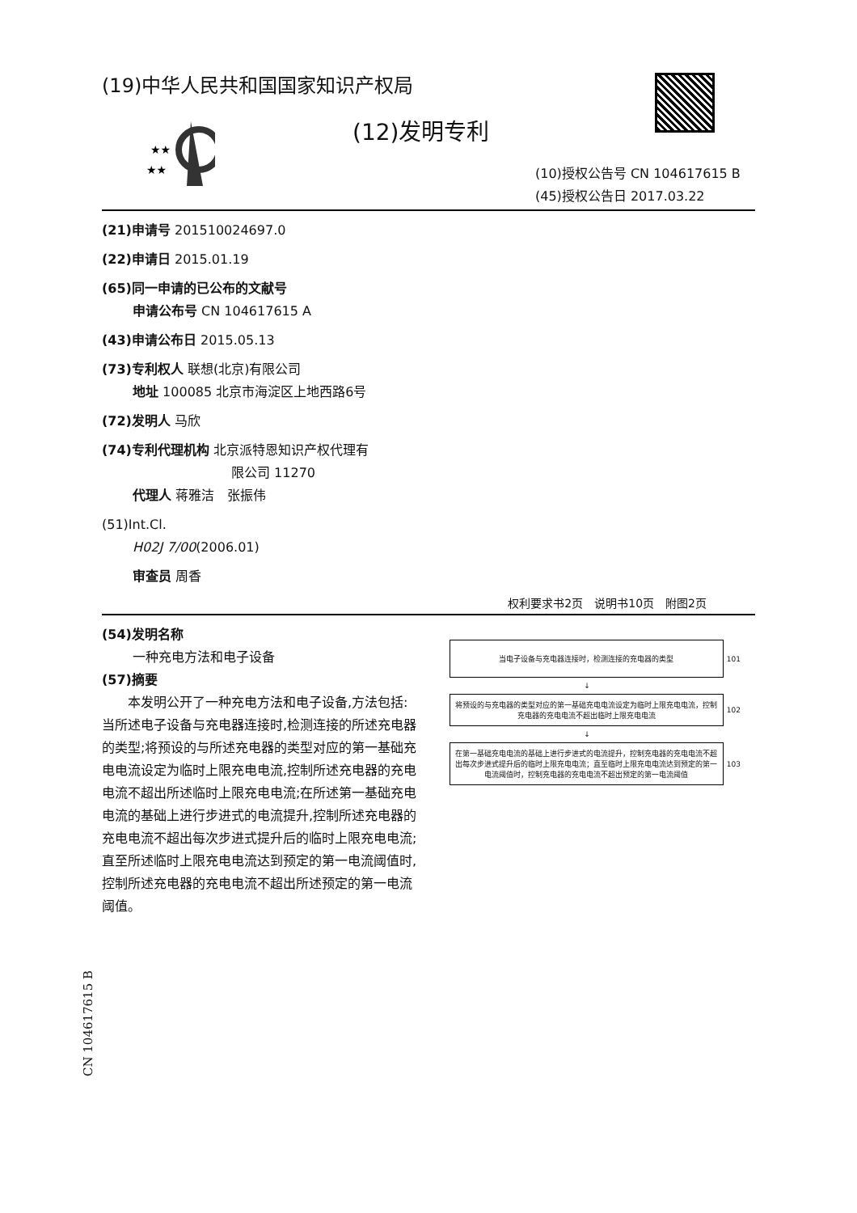(19)中华人民共和国国家知识产权局
★★
★★
(12)发明专利
(10)授权公告号 CN 104617615 B
(45)授权公告日 2017.03.22
(21)申请号 201510024697.0
(22)申请日 2015.01.19
(65)同一申请的已公布的文献号
申请公布号 CN 104617615 A
(43)申请公布日 2015.05.13
(73)专利权人 联想(北京)有限公司
地址 100085 北京市海淀区上地西路6号
(72)发明人 马欣
(74)专利代理机构 北京派特恩知识产权代理有
限公司 11270
代理人 蒋雅洁　张振伟
(51)Int.Cl.
H02J 7/00(2006.01)
审查员 周香
权利要求书2页　说明书10页　附图2页
(54)发明名称
一种充电方法和电子设备
(57)摘要
本发明公开了一种充电方法和电子设备,方法包括:当所述电子设备与充电器连接时,检测连接的所述充电器的类型;将预设的与所述充电器的类型对应的第一基础充电电流设定为临时上限充电电流,控制所述充电器的充电电流不超出所述临时上限充电电流;在所述第一基础充电电流的基础上进行步进式的电流提升,控制所述充电器的充电电流不超出每次步进式提升后的临时上限充电电流;直至所述临时上限充电电流达到预定的第一电流阈值时,控制所述充电器的充电电流不超出所述预定的第一电流阈值。
当电子设备与充电器连接时，检测连接的充电器的类型
101
↓
将预设的与充电器的类型对应的第一基础充电电流设定为临时上限充电电流，控制充电器的充电电流不超出临时上限充电电流
102
↓
在第一基础充电电流的基础上进行步进式的电流提升，控制充电器的充电电流不超出每次步进式提升后的临时上限充电电流；直至临时上限充电电流达到预定的第一电流阈值时，控制充电器的充电电流不超出预定的第一电流阈值
103
CN 104617615 B